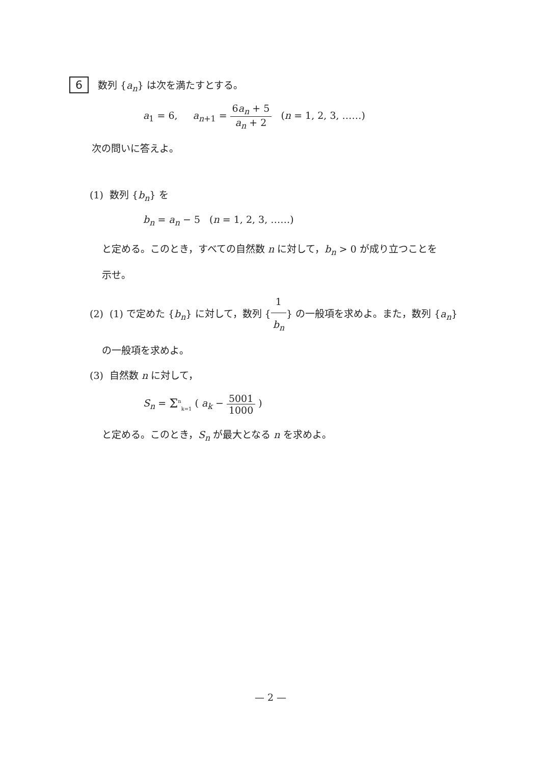6 数列 {a<sub>n</sub>} は次を満たすとする。
a<sub>1</sub> = 6, a<sub>n</sub><sub>+1</sub> = 6a<sub>n</sub> + 5 a<sub>n</sub> + 2 (n = 1, 2, 3, ……)
次の問いに答えよ。
(1) 数列 {b<sub>n</sub>} を
b<sub>n</sub> = a<sub>n</sub> − 5 (n = 1, 2, 3, ……)
と定める。このとき，すべての自然数 n に対して，b<sub>n</sub> > 0 が成り立つことを
示せ。
(2) (1) で定めた {b<sub>n</sub>} に対して，数列 {1 b<sub>n</sub>} の一般項を求めよ。また，数列 {a<sub>n</sub>}
の一般項を求めよ。
(3) 自然数 n に対して，
S<sub>n</sub> = Σ<sup>n</sup><sub>k=1</sub> ( a<sub>k</sub> − 5001 1000 )
と定める。このとき，S<sub>n</sub> が最大となる n を求めよ。
— 2 —